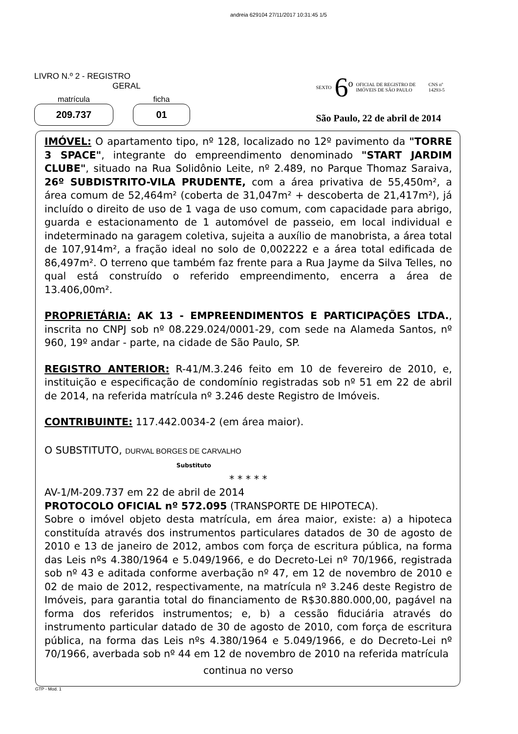andreia 629104 27/11/2017 10:31:45 1/5
LIVRO N.º 2 - REGISTRO
GERAL
matrícula
209.737
ficha
01
SEXTO 6<sup>o</sup> OFICIAL DE REGISTRO DE
IMÓVEIS DE SÃO PAULO CNS nº
14293-5
São Paulo, 22 de abril de 2014
IMÓVEL: O apartamento tipo, nº 128, localizado no 12º pavimento da "TORRE 3 SPACE", integrante do empreendimento denominado "START JARDIM CLUBE", situado na Rua Solidônio Leite, nº 2.489, no Parque Thomaz Saraiva, 26º SUBDISTRITO-VILA PRUDENTE, com a área privativa de 55,450m², a área comum de 52,464m² (coberta de 31,047m² + descoberta de 21,417m²), já incluído o direito de uso de 1 vaga de uso comum, com capacidade para abrigo, guarda e estacionamento de 1 automóvel de passeio, em local individual e indeterminado na garagem coletiva, sujeita a auxílio de manobrista, a área total de 107,914m², a fração ideal no solo de 0,002222 e a área total edificada de 86,497m². O terreno que também faz frente para a Rua Jayme da Silva Telles, no qual está construído o referido empreendimento, encerra a área de 13.406,00m².
PROPRIETÁRIA: AK 13 - EMPREENDIMENTOS E PARTICIPAÇÕES LTDA., inscrita no CNPJ sob nº 08.229.024/0001-29, com sede na Alameda Santos, nº 960, 19º andar - parte, na cidade de São Paulo, SP.
REGISTRO ANTERIOR: R-41/M.3.246 feito em 10 de fevereiro de 2010, e, instituição e especificação de condomínio registradas sob nº 51 em 22 de abril de 2014, na referida matrícula nº 3.246 deste Registro de Imóveis.
CONTRIBUINTE: 117.442.0034-2 (em área maior).
O SUBSTITUTO, DURVAL BORGES DE CARVALHO
Substituto
* * * * *
AV-1/M-209.737 em 22 de abril de 2014
PROTOCOLO OFICIAL nº 572.095 (TRANSPORTE DE HIPOTECA).
Sobre o imóvel objeto desta matrícula, em área maior, existe: a) a hipoteca constituída através dos instrumentos particulares datados de 30 de agosto de 2010 e 13 de janeiro de 2012, ambos com força de escritura pública, na forma das Leis nºs 4.380/1964 e 5.049/1966, e do Decreto-Lei nº 70/1966, registrada sob nº 43 e aditada conforme averbação nº 47, em 12 de novembro de 2010 e 02 de maio de 2012, respectivamente, na matrícula nº 3.246 deste Registro de Imóveis, para garantia total do financiamento de R$30.880.000,00, pagável na forma dos referidos instrumentos; e, b) a cessão fiduciária através do instrumento particular datado de 30 de agosto de 2010, com força de escritura pública, na forma das Leis nºs 4.380/1964 e 5.049/1966, e do Decreto-Lei nº 70/1966, averbada sob nº 44 em 12 de novembro de 2010 na referida matrícula
continua no verso
GTP - Mod. 1